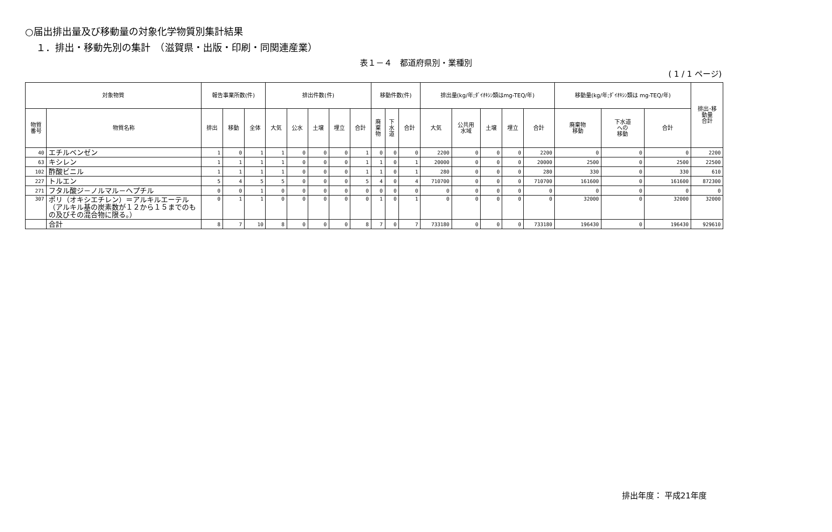○届出排出量及び移動量の対象化学物質別集計結果
１．排出・移動先別の集計　（滋賀県・出版・印刷・同関連産業）
表１－４　都道府県別・業種別
( 1 / 1 ページ)
| 対象物質 | | 報告事業所数(件) | | | 排出件数(件) | | | | | 移動件数(件) | | | 排出量(kg/年;ﾀﾞｲｵｷｼﾝ類はmg-TEQ/年) | | | | | 移動量(kg/年;ﾀﾞｲｵｷｼﾝ類は mg-TEQ/年) | | | 排出･移 動量 合計 |
| --- | --- | --- | --- | --- | --- | --- | --- | --- | --- | --- | --- | --- | --- | --- | --- | --- | --- | --- | --- | --- | --- |
| 物質 番号 | 物質名称 | 排出 | 移動 | 全体 | 大気 | 公水 | 土壌 | 埋立 | 合計 | 廃 棄 物 | 下 水 道 | 合計 | 大気 | 公共用 水域 | 土壌 | 埋立 | 合計 | 廃棄物 移動 | 下水道 への 移動 | 合計 | |
| 40 | エチルベンゼン | 1 | 0 | 1 | 1 | 0 | 0 | 0 | 1 | 0 | 0 | 0 | 2200 | 0 | 0 | 0 | 2200 | 0 | 0 | 0 | 2200 |
| 63 | キシレン | 1 | 1 | 1 | 1 | 0 | 0 | 0 | 1 | 1 | 0 | 1 | 20000 | 0 | 0 | 0 | 20000 | 2500 | 0 | 2500 | 22500 |
| 102 | 酢酸ビニル | 1 | 1 | 1 | 1 | 0 | 0 | 0 | 1 | 1 | 0 | 1 | 280 | 0 | 0 | 0 | 280 | 330 | 0 | 330 | 610 |
| 227 | トルエン | 5 | 4 | 5 | 5 | 0 | 0 | 0 | 5 | 4 | 0 | 4 | 710700 | 0 | 0 | 0 | 710700 | 161600 | 0 | 161600 | 872300 |
| 271 | フタル酸ジ－ノルマル－ヘプチル | 0 | 0 | 1 | 0 | 0 | 0 | 0 | 0 | 0 | 0 | 0 | 0 | 0 | 0 | 0 | 0 | 0 | 0 | 0 | 0 |
| 307 | ポリ（オキシエチレン）＝アルキルエーテル（アルキル基の炭素数が１２から１５までのもの及びその混合物に限る。） | 0 | 1 | 1 | 0 | 0 | 0 | 0 | 0 | 1 | 0 | 1 | 0 | 0 | 0 | 0 | 0 | 32000 | 0 | 32000 | 32000 |
| | 合計 | 8 | 7 | 10 | 8 | 0 | 0 | 0 | 8 | 7 | 0 | 7 | 733180 | 0 | 0 | 0 | 733180 | 196430 | 0 | 196430 | 929610 |
排出年度： 平成21年度